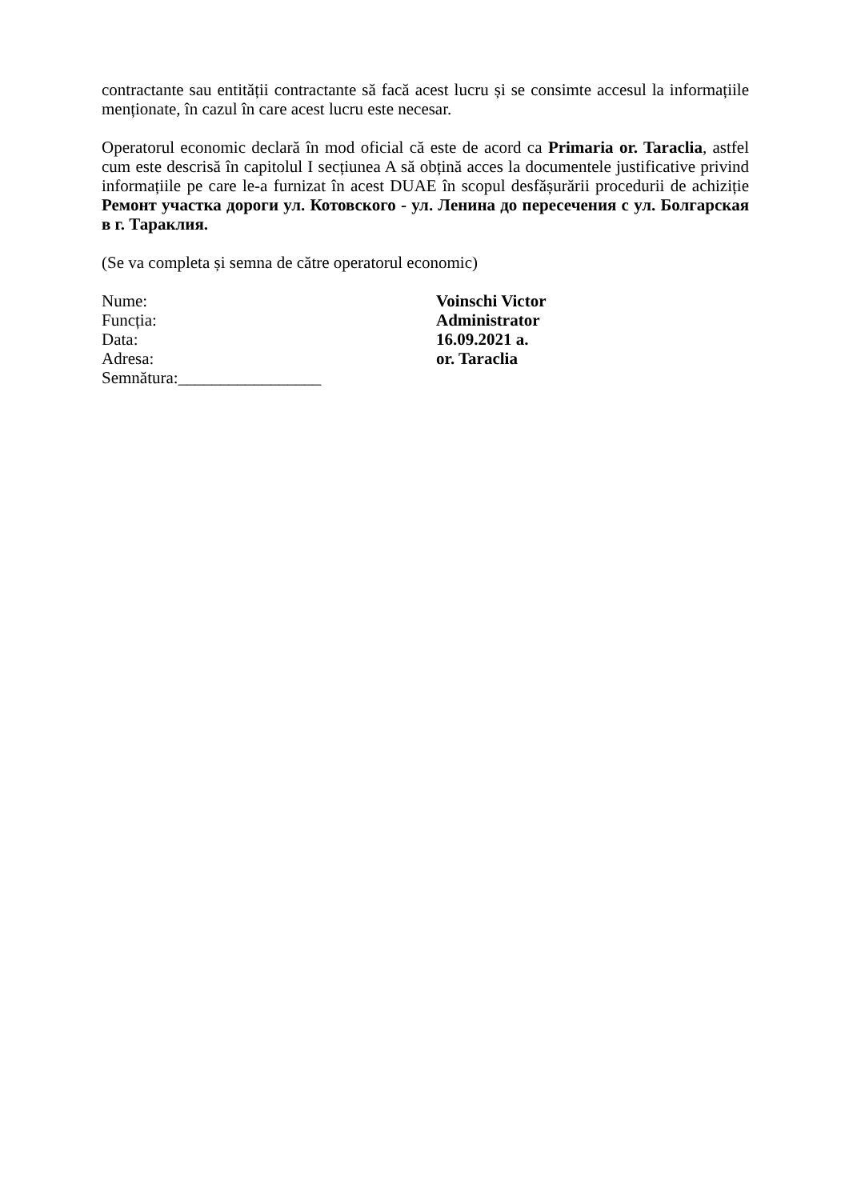contractante sau entității contractante să facă acest lucru și se consimte accesul la informațiile menționate, în cazul în care acest lucru este necesar.
Operatorul economic declară în mod oficial că este de acord ca Primaria or. Taraclia, astfel cum este descrisă în capitolul I secțiunea A să obțină acces la documentele justificative privind informațiile pe care le-a furnizat în acest DUAE în scopul desfășurării procedurii de achiziție Ремонт участка дороги ул. Котовского - ул. Ленина до пересечения с ул. Болгарская в г. Тараклия.
(Se va completa și semna de către operatorul economic)
Nume: Voinschi Victor
Funcția: Administrator
Data: 16.09.2021 a.
Adresa: or. Taraclia
Semnătura:_________________